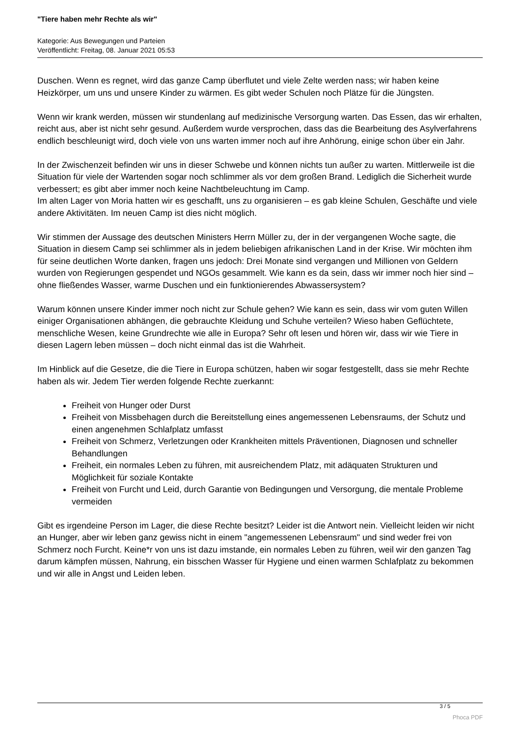"Tiere haben mehr Rechte als wir"
Kategorie: Aus Bewegungen und Parteien
Veröffentlicht: Freitag, 08. Januar 2021 05:53
Duschen. Wenn es regnet, wird das ganze Camp überflutet und viele Zelte werden nass; wir haben keine Heizkörper, um uns und unsere Kinder zu wärmen. Es gibt weder Schulen noch Plätze für die Jüngsten.
Wenn wir krank werden, müssen wir stundenlang auf medizinische Versorgung warten. Das Essen, das wir erhalten, reicht aus, aber ist nicht sehr gesund. Außerdem wurde versprochen, dass das die Bearbeitung des Asylverfahrens endlich beschleunigt wird, doch viele von uns warten immer noch auf ihre Anhörung, einige schon über ein Jahr.
In der Zwischenzeit befinden wir uns in dieser Schwebe und können nichts tun außer zu warten. Mittlerweile ist die Situation für viele der Wartenden sogar noch schlimmer als vor dem großen Brand. Lediglich die Sicherheit wurde verbessert; es gibt aber immer noch keine Nachtbeleuchtung im Camp.
Im alten Lager von Moria hatten wir es geschafft, uns zu organisieren – es gab kleine Schulen, Geschäfte und viele andere Aktivitäten. Im neuen Camp ist dies nicht möglich.
Wir stimmen der Aussage des deutschen Ministers Herrn Müller zu, der in der vergangenen Woche sagte, die Situation in diesem Camp sei schlimmer als in jedem beliebigen afrikanischen Land in der Krise. Wir möchten ihm für seine deutlichen Worte danken, fragen uns jedoch: Drei Monate sind vergangen und Millionen von Geldern wurden von Regierungen gespendet und NGOs gesammelt. Wie kann es da sein, dass wir immer noch hier sind – ohne fließendes Wasser, warme Duschen und ein funktionierendes Abwassersystem?
Warum können unsere Kinder immer noch nicht zur Schule gehen? Wie kann es sein, dass wir vom guten Willen einiger Organisationen abhängen, die gebrauchte Kleidung und Schuhe verteilen? Wieso haben Geflüchtete, menschliche Wesen, keine Grundrechte wie alle in Europa? Sehr oft lesen und hören wir, dass wir wie Tiere in diesen Lagern leben müssen – doch nicht einmal das ist die Wahrheit.
Im Hinblick auf die Gesetze, die die Tiere in Europa schützen, haben wir sogar festgestellt, dass sie mehr Rechte haben als wir. Jedem Tier werden folgende Rechte zuerkannt:
Freiheit von Hunger oder Durst
Freiheit von Missbehagen durch die Bereitstellung eines angemessenen Lebensraums, der Schutz und einen angenehmen Schlafplatz umfasst
Freiheit von Schmerz, Verletzungen oder Krankheiten mittels Präventionen, Diagnosen und schneller Behandlungen
Freiheit, ein normales Leben zu führen, mit ausreichendem Platz, mit adäquaten Strukturen und Möglichkeit für soziale Kontakte
Freiheit von Furcht und Leid, durch Garantie von Bedingungen und Versorgung, die mentale Probleme vermeiden
Gibt es irgendeine Person im Lager, die diese Rechte besitzt? Leider ist die Antwort nein. Vielleicht leiden wir nicht an Hunger, aber wir leben ganz gewiss nicht in einem "angemessenen Lebensraum" und sind weder frei von Schmerz noch Furcht. Keine*r von uns ist dazu imstande, ein normales Leben zu führen, weil wir den ganzen Tag darum kämpfen müssen, Nahrung, ein bisschen Wasser für Hygiene und einen warmen Schlafplatz zu bekommen und wir alle in Angst und Leiden leben.
3 / 5
Phoca PDF